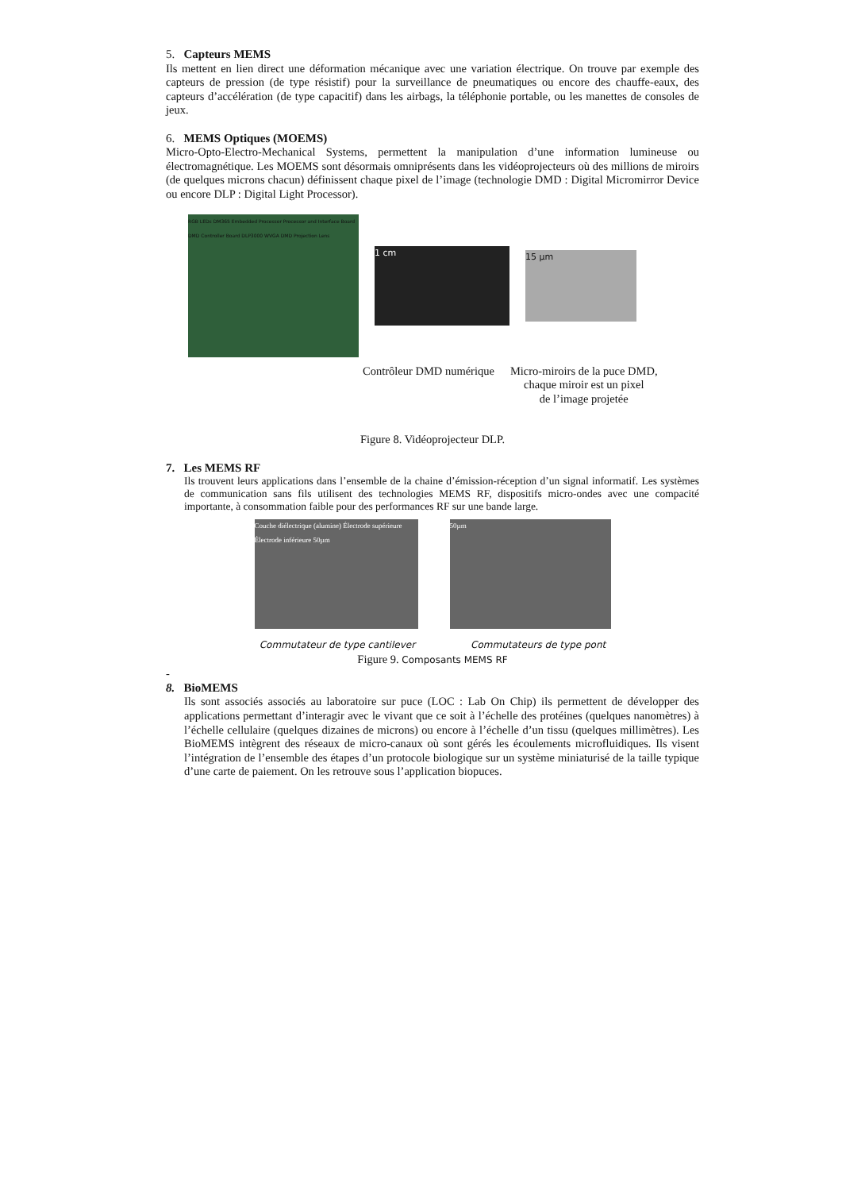5. Capteurs MEMS
Ils mettent en lien direct une déformation mécanique avec une variation électrique. On trouve par exemple des capteurs de pression (de type résistif) pour la surveillance de pneumatiques ou encore des chauffe-eaux, des capteurs d’accélération (de type capacitif) dans les airbags, la téléphonie portable, ou les manettes de consoles de jeux.
6. MEMS Optiques (MOEMS)
Micro-Opto-Electro-Mechanical Systems, permettent la manipulation d’une information lumineuse ou électromagnétique. Les MOEMS sont désormais omniprésents dans les vidéoprojecteurs où des millions de miroirs (de quelques microns chacun) définissent chaque pixel de l’image (technologie DMD : Digital Micromirror Device ou encore DLP : Digital Light Processor).
RGB LEDs DM365 Embedded Processor Processor and Interface Board DMD Controller Board DLP3000 WVGA DMD Projection Lens
1 cm
15 µm
Contrôleur DMD numérique Micro-miroirs de la puce DMD,
chaque miroir est un pixel
de l’image projetée
Figure 8. Vidéoprojecteur DLP.
7. Les MEMS RF
Ils trouvent leurs applications dans l’ensemble de la chaine d’émission-réception d’un signal informatif. Les systèmes de communication sans fils utilisent des technologies MEMS RF, dispositifs micro-ondes avec une compacité importante, à consommation faible pour des performances RF sur une bande large.
Couche diélectrique (alumine) Électrode supérieure Électrode inférieure 50µm
50µm
Commutateur de type cantilever Commutateurs de type pont
Figure 9. Composants MEMS RF
-
8. BioMEMS
Ils sont associés associés au laboratoire sur puce (LOC : Lab On Chip) ils permettent de développer des applications permettant d’interagir avec le vivant que ce soit à l’échelle des protéines (quelques nanomètres) à l’échelle cellulaire (quelques dizaines de microns) ou encore à l’échelle d’un tissu (quelques millimètres). Les BioMEMS intègrent des réseaux de micro-canaux où sont gérés les écoulements microfluidiques. Ils visent l’intégration de l’ensemble des étapes d’un protocole biologique sur un système miniaturisé de la taille typique d’une carte de paiement. On les retrouve sous l’application biopuces.